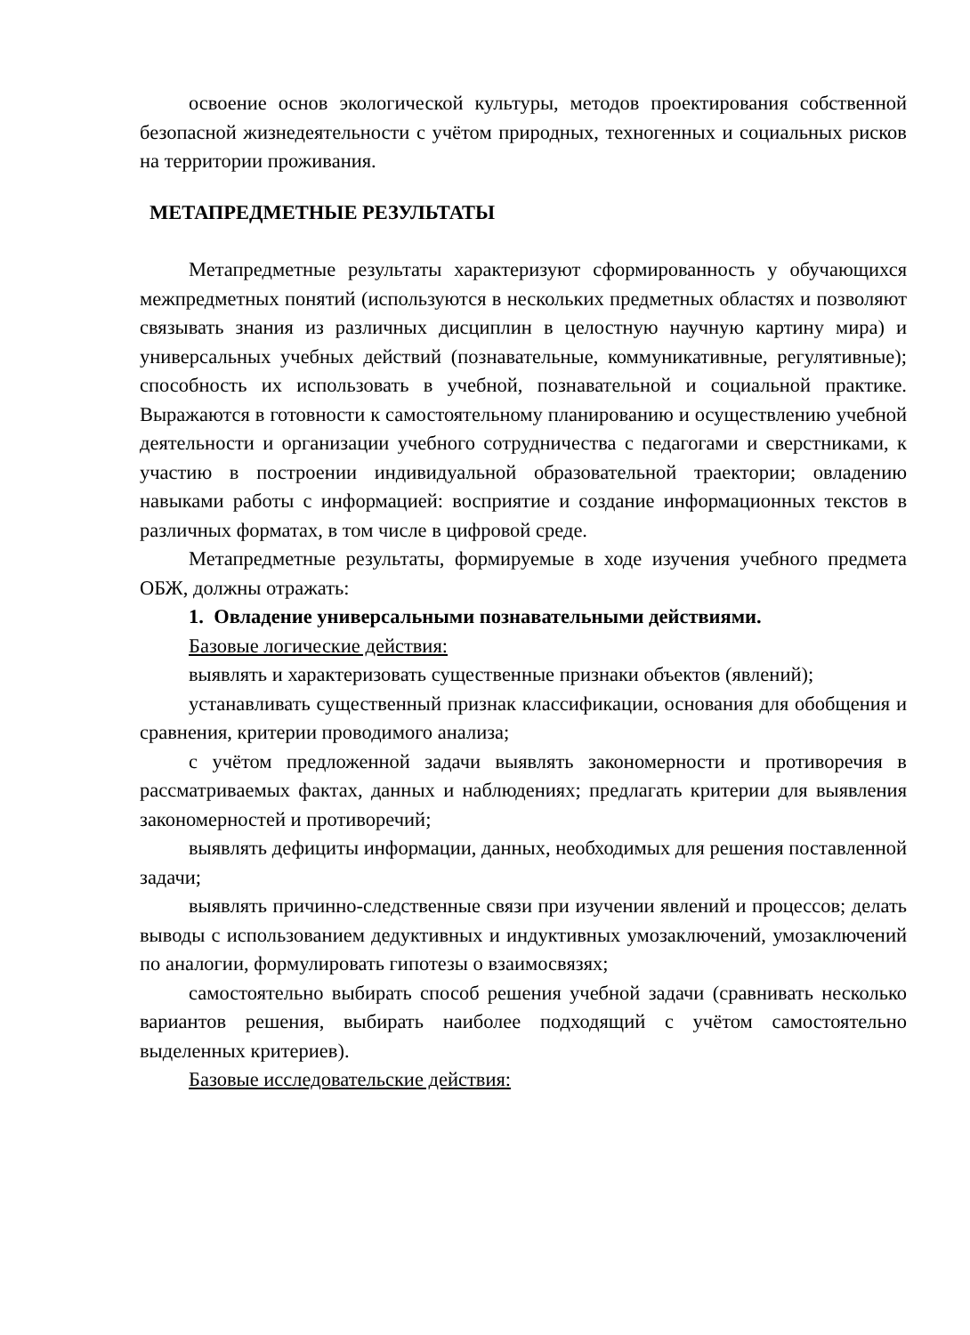освоение основ экологической культуры, методов проектирования собственной безопасной жизнедеятельности с учётом природных, техногенных и социальных рисков на территории проживания.
МЕТАПРЕДМЕТНЫЕ РЕЗУЛЬТАТЫ
Метапредметные результаты характеризуют сформированность у обучающихся межпредметных понятий (используются в нескольких предметных областях и позволяют связывать знания из различных дисциплин в целостную научную картину мира) и универсальных учебных действий (познавательные, коммуникативные, регулятивные); способность их использовать в учебной, познавательной и социальной практике. Выражаются в готовности к самостоятельному планированию и осуществлению учебной деятельности и организации учебного сотрудничества с педагогами и сверстниками, к участию в построении индивидуальной образовательной траектории; овладению навыками работы с информацией: восприятие и создание информационных текстов в различных форматах, в том числе в цифровой среде.
Метапредметные результаты, формируемые в ходе изучения учебного предмета ОБЖ, должны отражать:
1. Овладение универсальными познавательными действиями.
Базовые логические действия:
выявлять и характеризовать существенные признаки объектов (явлений);
устанавливать существенный признак классификации, основания для обобщения и сравнения, критерии проводимого анализа;
с учётом предложенной задачи выявлять закономерности и противоречия в рассматриваемых фактах, данных и наблюдениях; предлагать критерии для выявления закономерностей и противоречий;
выявлять дефициты информации, данных, необходимых для решения поставленной задачи;
выявлять причинно-следственные связи при изучении явлений и процессов; делать выводы с использованием дедуктивных и индуктивных умозаключений, умозаключений по аналогии, формулировать гипотезы о взаимосвязях;
самостоятельно выбирать способ решения учебной задачи (сравнивать несколько вариантов решения, выбирать наиболее подходящий с учётом самостоятельно выделенных критериев).
Базовые исследовательские действия: